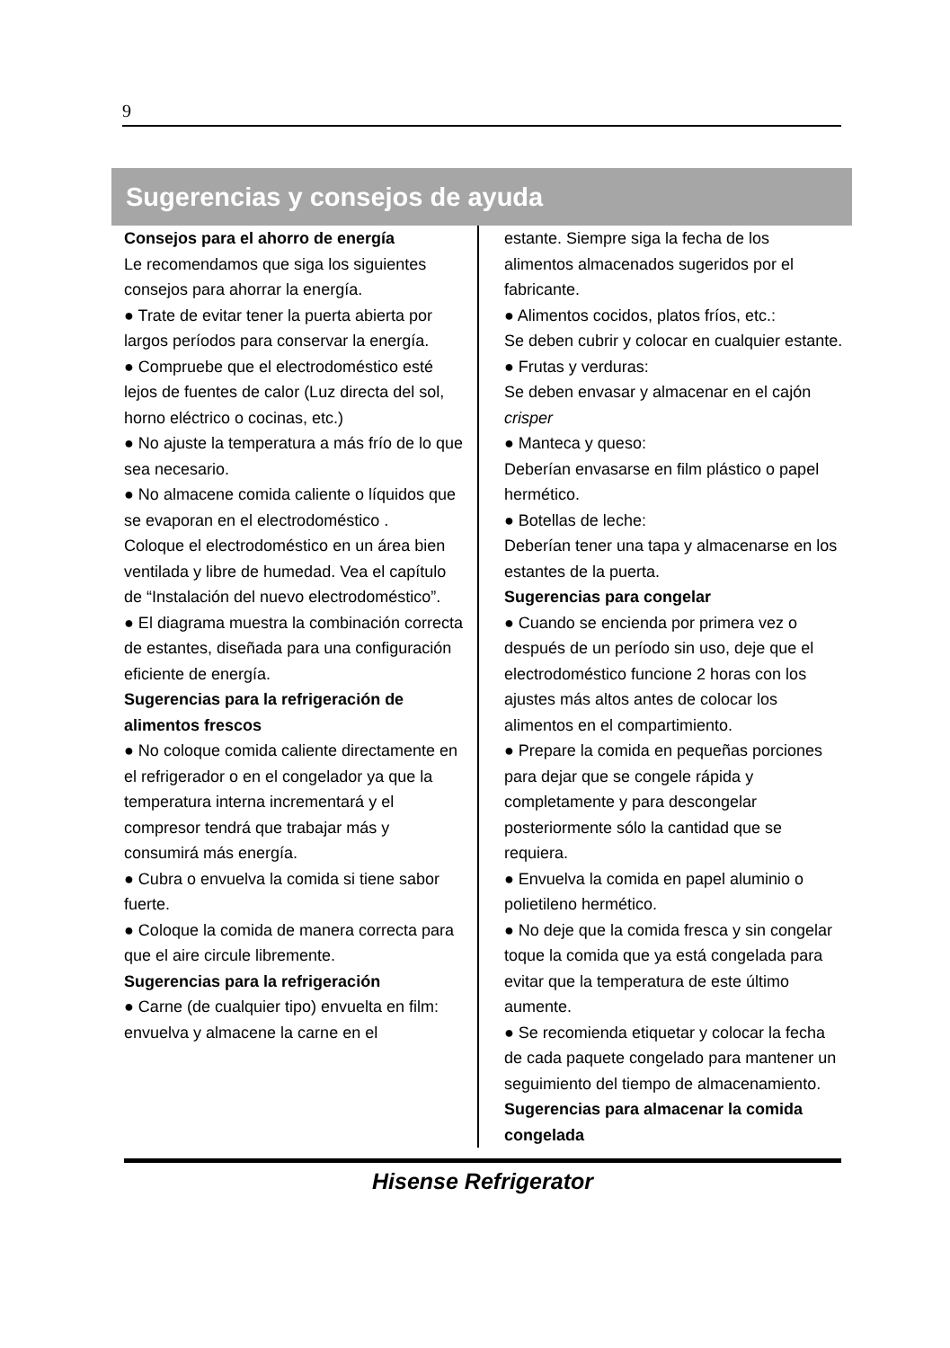9
Sugerencias y consejos de ayuda
Consejos para el ahorro de energía
Le recomendamos que siga los siguientes consejos para ahorrar la energía.
● Trate de evitar tener la puerta abierta por largos períodos para conservar la energía.
● Compruebe que el electrodoméstico esté lejos de fuentes de calor (Luz directa del sol, horno eléctrico o cocinas, etc.)
● No ajuste la temperatura a más frío de lo que sea necesario.
● No almacene comida caliente o líquidos que se evaporan en el electrodoméstico .
Coloque el electrodoméstico en un área bien ventilada y libre de humedad. Vea el capítulo de “Instalación del nuevo electrodoméstico”.
● El diagrama muestra la combinación correcta de estantes, diseñada para una configuración eficiente de energía.
Sugerencias para la refrigeración de alimentos frescos
● No coloque comida caliente directamente en el refrigerador o en el congelador ya que la temperatura interna incrementará y el compresor tendrá que trabajar más y consumirá más energía.
● Cubra o envuelva la comida si tiene sabor fuerte.
● Coloque la comida de manera correcta para que el aire circule libremente.
Sugerencias para la refrigeración
● Carne (de cualquier tipo) envuelta en film: envuelva y almacene la carne en el
estante. Siempre siga la fecha de los alimentos almacenados sugeridos por el fabricante.
● Alimentos cocidos, platos fríos, etc.:
Se deben cubrir y colocar en cualquier estante.
● Frutas y verduras:
Se deben envasar y almacenar en el cajón crisper
● Manteca y queso:
Deberían envasarse en film plástico o papel hermético.
● Botellas de leche:
Deberían tener una tapa y almacenarse en los estantes de la puerta.
Sugerencias para congelar
● Cuando se encienda por primera vez o después de un período sin uso, deje que el electrodoméstico funcione 2 horas con los ajustes más altos antes de colocar los alimentos en el compartimiento.
● Prepare la comida en pequeñas porciones para dejar que se congele rápida y completamente y para descongelar posteriormente sólo la cantidad que se requiera.
● Envuelva la comida en papel aluminio o polietileno hermético.
● No deje que la comida fresca y sin congelar toque la comida que ya está congelada para evitar que la temperatura de este último aumente.
● Se recomienda etiquetar y colocar la fecha de cada paquete congelado para mantener un seguimiento del tiempo de almacenamiento.
Sugerencias para almacenar la comida congelada
Hisense Refrigerator